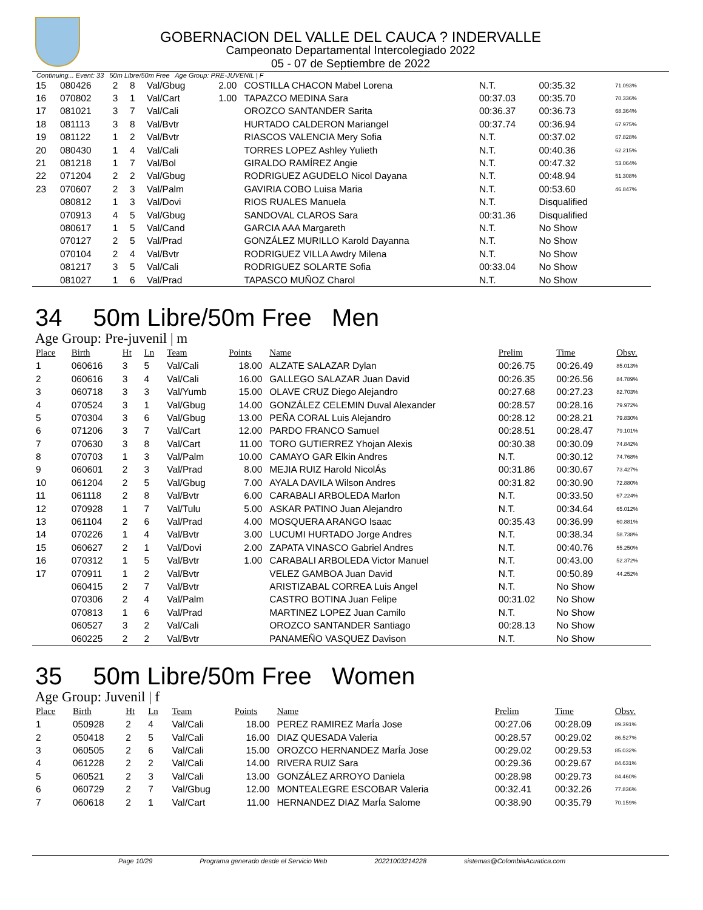GOBERNACION DEL VALLE DEL CAUCA ? INDERVALLE
Campeonato Departamental Intercolegiado 2022
05 - 07 de Septiembre de 2022
Continuing... Event: 33 50m Libre/50m Free Age Group: PRE-JUVENIL | F
| 15 | 080426 | 2 | 8 | Val/Gbug | 2.00 | COSTILLA CHACON Mabel Lorena | N.T. | 00:35.32 | 71.093% |
| 16 | 070802 | 3 | 1 | Val/Cart | 1.00 | TAPAZCO MEDINA Sara | 00:37.03 | 00:35.70 | 70.336% |
| 17 | 081021 | 3 | 7 | Val/Cali | | OROZCO SANTANDER Sarita | 00:36.37 | 00:36.73 | 68.364% |
| 18 | 081113 | 3 | 8 | Val/Bvtr | | HURTADO CALDERON Mariangel | 00:37.74 | 00:36.94 | 67.975% |
| 19 | 081122 | 1 | 2 | Val/Bvtr | | RIASCOS VALENCIA Mery Sofia | N.T. | 00:37.02 | 67.828% |
| 20 | 080430 | 1 | 4 | Val/Cali | | TORRES LOPEZ Ashley Yulieth | N.T. | 00:40.36 | 62.215% |
| 21 | 081218 | 1 | 7 | Val/Bol | | GIRALDO RAMÍREZ Angie | N.T. | 00:47.32 | 53.064% |
| 22 | 071204 | 2 | 2 | Val/Gbug | | RODRIGUEZ AGUDELO Nicol Dayana | N.T. | 00:48.94 | 51.308% |
| 23 | 070607 | 2 | 3 | Val/Palm | | GAVIRIA COBO Luisa Maria | N.T. | 00:53.60 | 46.847% |
| | 080812 | 1 | 3 | Val/Dovi | | RIOS RUALES Manuela | N.T. | Disqualified | |
| | 070913 | 4 | 5 | Val/Gbug | | SANDOVAL CLAROS Sara | 00:31.36 | Disqualified | |
| | 080617 | 1 | 5 | Val/Cand | | GARCIA AAA Margareth | N.T. | No Show | |
| | 070127 | 2 | 5 | Val/Prad | | GONZÁLEZ MURILLO Karold Dayanna | N.T. | No Show | |
| | 070104 | 2 | 4 | Val/Bvtr | | RODRIGUEZ VILLA Awdry Milena | N.T. | No Show | |
| | 081217 | 3 | 5 | Val/Cali | | RODRIGUEZ SOLARTE Sofia | 00:33.04 | No Show | |
| | 081027 | 1 | 6 | Val/Prad | | TAPASCO MUÑOZ Charol | N.T. | No Show | |
34 50m Libre/50m Free Men
Age Group: Pre-juvenil | m
| Place | Birth | Ht | Ln | Team | Points | Name | Prelim | Time | Obsv. |
| --- | --- | --- | --- | --- | --- | --- | --- | --- | --- |
| 1 | 060616 | 3 | 5 | Val/Cali | 18.00 | ALZATE SALAZAR Dylan | 00:26.75 | 00:26.49 | 85.013% |
| 2 | 060616 | 3 | 4 | Val/Cali | 16.00 | GALLEGO SALAZAR Juan David | 00:26.35 | 00:26.56 | 84.789% |
| 3 | 060718 | 3 | 3 | Val/Yumb | 15.00 | OLAVE CRUZ Diego Alejandro | 00:27.68 | 00:27.23 | 82.703% |
| 4 | 070524 | 3 | 1 | Val/Gbug | 14.00 | GONZÁLEZ CELEMIN Duval Alexander | 00:28.57 | 00:28.16 | 79.972% |
| 5 | 070304 | 3 | 6 | Val/Gbug | 13.00 | PEÑA CORAL Luis Alejandro | 00:28.12 | 00:28.21 | 79.830% |
| 6 | 071206 | 3 | 7 | Val/Cart | 12.00 | PARDO FRANCO Samuel | 00:28.51 | 00:28.47 | 79.101% |
| 7 | 070630 | 3 | 8 | Val/Cart | 11.00 | TORO GUTIERREZ Yhojan Alexis | 00:30.38 | 00:30.09 | 74.842% |
| 8 | 070703 | 1 | 3 | Val/Palm | 10.00 | CAMAYO GAR Elkin Andres | N.T. | 00:30.12 | 74.768% |
| 9 | 060601 | 2 | 3 | Val/Prad | 8.00 | MEJIA RUIZ Harold NicolÁs | 00:31.86 | 00:30.67 | 73.427% |
| 10 | 061204 | 2 | 5 | Val/Gbug | 7.00 | AYALA DAVILA Wilson Andres | 00:31.82 | 00:30.90 | 72.880% |
| 11 | 061118 | 2 | 8 | Val/Bvtr | 6.00 | CARABALI ARBOLEDA Marlon | N.T. | 00:33.50 | 67.224% |
| 12 | 070928 | 1 | 7 | Val/Tulu | 5.00 | ASKAR PATINO Juan Alejandro | N.T. | 00:34.64 | 65.012% |
| 13 | 061104 | 2 | 6 | Val/Prad | 4.00 | MOSQUERA ARANGO Isaac | 00:35.43 | 00:36.99 | 60.881% |
| 14 | 070226 | 1 | 4 | Val/Bvtr | 3.00 | LUCUMI HURTADO Jorge Andres | N.T. | 00:38.34 | 58.738% |
| 15 | 060627 | 2 | 1 | Val/Dovi | 2.00 | ZAPATA VINASCO Gabriel Andres | N.T. | 00:40.76 | 55.250% |
| 16 | 070312 | 1 | 5 | Val/Bvtr | 1.00 | CARABALI ARBOLEDA Victor Manuel | N.T. | 00:43.00 | 52.372% |
| 17 | 070911 | 1 | 2 | Val/Bvtr | | VELEZ GAMBOA Juan David | N.T. | 00:50.89 | 44.252% |
| | 060415 | 2 | 7 | Val/Bvtr | | ARISTIZABAL CORREA Luis Angel | N.T. | No Show | |
| | 070306 | 2 | 4 | Val/Palm | | CASTRO BOTINA Juan Felipe | 00:31.02 | No Show | |
| | 070813 | 1 | 6 | Val/Prad | | MARTINEZ LOPEZ Juan Camilo | N.T. | No Show | |
| | 060527 | 3 | 2 | Val/Cali | | OROZCO SANTANDER Santiago | 00:28.13 | No Show | |
| | 060225 | 2 | 2 | Val/Bvtr | | PANAMEÑO VASQUEZ Davison | N.T. | No Show | |
35 50m Libre/50m Free Women
Age Group: Juvenil | f
| Place | Birth | Ht | Ln | Team | Points | Name | Prelim | Time | Obsv. |
| --- | --- | --- | --- | --- | --- | --- | --- | --- | --- |
| 1 | 050928 | 2 | 4 | Val/Cali | 18.00 | PEREZ RAMIREZ MarÍa Jose | 00:27.06 | 00:28.09 | 89.391% |
| 2 | 050418 | 2 | 5 | Val/Cali | 16.00 | DIAZ QUESADA Valeria | 00:28.57 | 00:29.02 | 86.527% |
| 3 | 060505 | 2 | 6 | Val/Cali | 15.00 | OROZCO HERNANDEZ MarÍa Jose | 00:29.02 | 00:29.53 | 85.032% |
| 4 | 061228 | 2 | 2 | Val/Cali | 14.00 | RIVERA RUIZ Sara | 00:29.36 | 00:29.67 | 84.631% |
| 5 | 060521 | 2 | 3 | Val/Cali | 13.00 | GONZÁLEZ ARROYO Daniela | 00:28.98 | 00:29.73 | 84.460% |
| 6 | 060729 | 2 | 7 | Val/Gbug | 12.00 | MONTEALEGRE ESCOBAR Valeria | 00:32.41 | 00:32.26 | 77.836% |
| 7 | 060618 | 2 | 1 | Val/Cart | 11.00 | HERNANDEZ DIAZ MarÍa Salome | 00:38.90 | 00:35.79 | 70.159% |
Page 10/29 Programa generado desde el Servicio Web 20221003214228 sistemas@ColombiaAcuatica.com